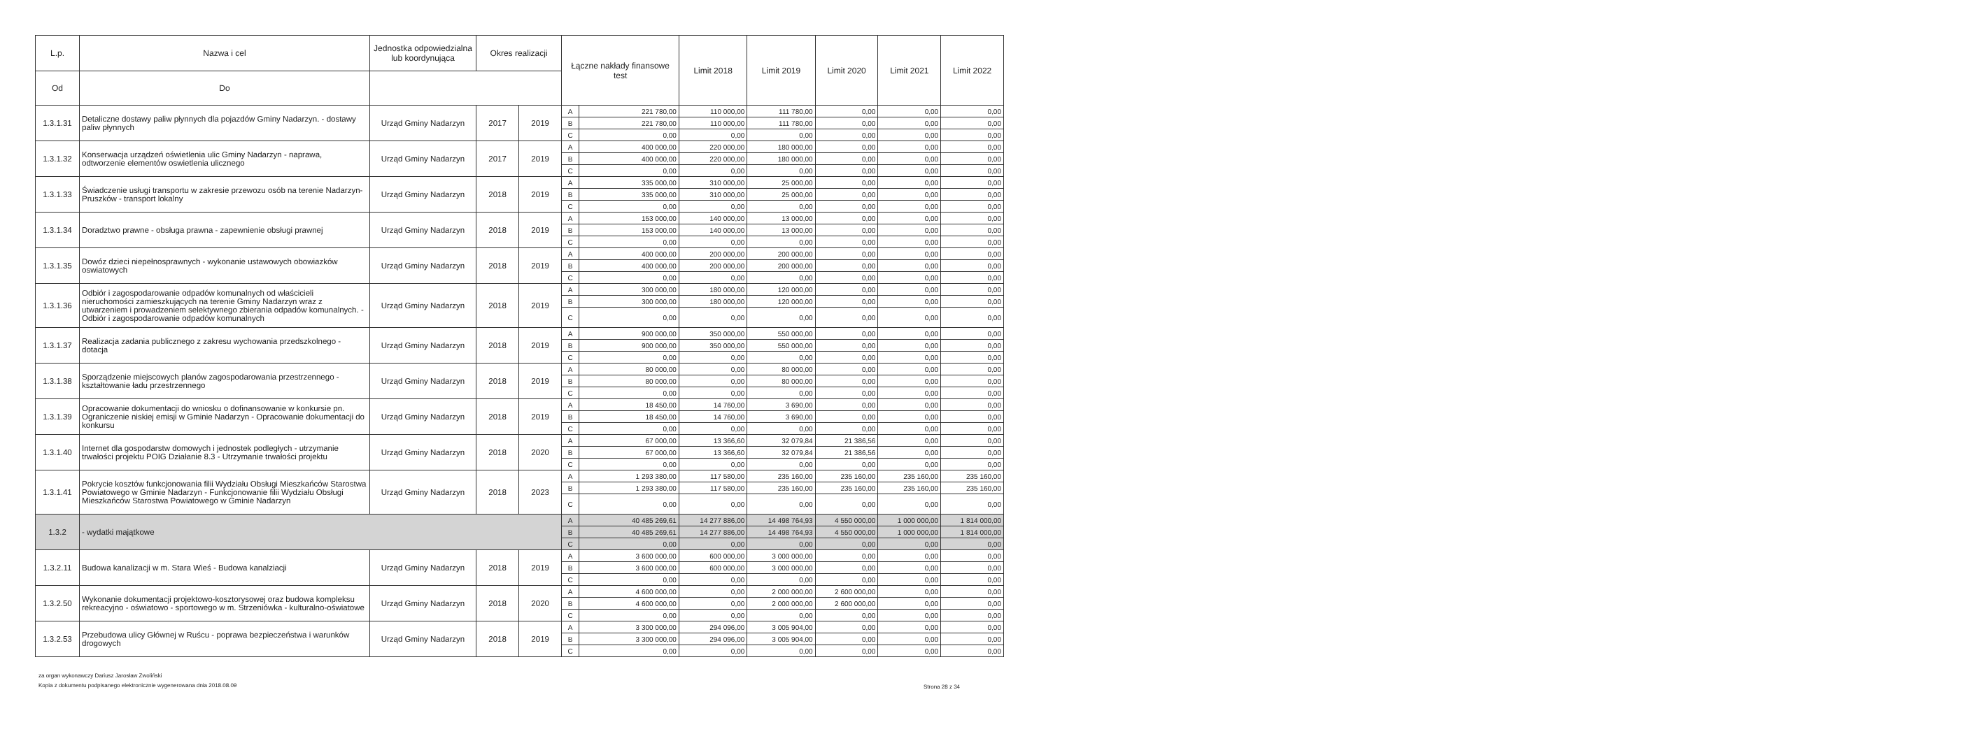| L.p. | Nazwa i cel | Jednostka odpowiedzialna lub koordynująca | Okres realizacji | | Łączne nakłady finansowe test | | Limit 2018 | Limit 2019 | Limit 2020 | Limit 2021 | Limit 2022 |
| --- | --- | --- | --- | --- | --- | --- | --- | --- | --- | --- | --- |
| | | | Od | Do | | | | | | | |
| 1.3.1.31 | Detaliczne dostawy paliw płynnych dla pojazdów Gminy Nadarzyn. - dostawy paliw płynnych | Urząd Gminy Nadarzyn | 2017 | 2019 | A | 221 780,00 | 110 000,00 | 111 780,00 | 0,00 | 0,00 | 0,00 |
| | | | | | B | 221 780,00 | 110 000,00 | 111 780,00 | 0,00 | 0,00 | 0,00 |
| | | | | | C | 0,00 | 0,00 | 0,00 | 0,00 | 0,00 | 0,00 |
| 1.3.1.32 | Konserwacja urządzeń oświetlenia ulic Gminy Nadarzyn - naprawa, odtworzenie elementów oswietlenia ulicznego | Urząd Gminy Nadarzyn | 2017 | 2019 | A | 400 000,00 | 220 000,00 | 180 000,00 | 0,00 | 0,00 | 0,00 |
| | | | | | B | 400 000,00 | 220 000,00 | 180 000,00 | 0,00 | 0,00 | 0,00 |
| | | | | | C | 0,00 | 0,00 | 0,00 | 0,00 | 0,00 | 0,00 |
| 1.3.1.33 | Świadczenie usługi transportu w zakresie przewozu osób na terenie Nadarzyn- Pruszków - transport lokalny | Urząd Gminy Nadarzyn | 2018 | 2019 | A | 335 000,00 | 310 000,00 | 25 000,00 | 0,00 | 0,00 | 0,00 |
| | | | | | B | 335 000,00 | 310 000,00 | 25 000,00 | 0,00 | 0,00 | 0,00 |
| | | | | | C | 0,00 | 0,00 | 0,00 | 0,00 | 0,00 | 0,00 |
| 1.3.1.34 | Doradztwo prawne - obsługa prawna - zapewnienie obsługi prawnej | Urząd Gminy Nadarzyn | 2018 | 2019 | A | 153 000,00 | 140 000,00 | 13 000,00 | 0,00 | 0,00 | 0,00 |
| | | | | | B | 153 000,00 | 140 000,00 | 13 000,00 | 0,00 | 0,00 | 0,00 |
| | | | | | C | 0,00 | 0,00 | 0,00 | 0,00 | 0,00 | 0,00 |
| 1.3.1.35 | Dowóz dzieci niepełnosprawnych - wykonanie ustawowych obowiazków oswiatowych | Urząd Gminy Nadarzyn | 2018 | 2019 | A | 400 000,00 | 200 000,00 | 200 000,00 | 0,00 | 0,00 | 0,00 |
| | | | | | B | 400 000,00 | 200 000,00 | 200 000,00 | 0,00 | 0,00 | 0,00 |
| | | | | | C | 0,00 | 0,00 | 0,00 | 0,00 | 0,00 | 0,00 |
| 1.3.1.36 | Odbiór i zagospodarowanie odpadów komunalnych od właścicieli nieruchomości zamieszkujących na terenie Gminy Nadarzyn wraz z utwarzeniem i prowadzeniem selektywnego zbierania odpadów komunalnych. - Odbiór i zagospodarowanie odpadów komunalnych | Urząd Gminy Nadarzyn | 2018 | 2019 | A | 300 000,00 | 180 000,00 | 120 000,00 | 0,00 | 0,00 | 0,00 |
| | | | | | B | 300 000,00 | 180 000,00 | 120 000,00 | 0,00 | 0,00 | 0,00 |
| | | | | | C | 0,00 | 0,00 | 0,00 | 0,00 | 0,00 | 0,00 |
| 1.3.1.37 | Realizacja zadania publicznego z zakresu wychowania przedszkolnego - dotacja | Urząd Gminy Nadarzyn | 2018 | 2019 | A | 900 000,00 | 350 000,00 | 550 000,00 | 0,00 | 0,00 | 0,00 |
| | | | | | B | 900 000,00 | 350 000,00 | 550 000,00 | 0,00 | 0,00 | 0,00 |
| | | | | | C | 0,00 | 0,00 | 0,00 | 0,00 | 0,00 | 0,00 |
| 1.3.1.38 | Sporządzenie miejscowych planów zagospodarowania przestrzennego - kształtowanie ładu przestrzennego | Urząd Gminy Nadarzyn | 2018 | 2019 | A | 80 000,00 | 0,00 | 80 000,00 | 0,00 | 0,00 | 0,00 |
| | | | | | B | 80 000,00 | 0,00 | 80 000,00 | 0,00 | 0,00 | 0,00 |
| | | | | | C | 0,00 | 0,00 | 0,00 | 0,00 | 0,00 | 0,00 |
| 1.3.1.39 | Opracowanie dokumentacji do wniosku o dofinansowanie w konkursie pn. Ograniczenie niskiej emisji w Gminie Nadarzyn - Opracowanie dokumentacji do konkursu | Urząd Gminy Nadarzyn | 2018 | 2019 | A | 18 450,00 | 14 760,00 | 3 690,00 | 0,00 | 0,00 | 0,00 |
| | | | | | B | 18 450,00 | 14 760,00 | 3 690,00 | 0,00 | 0,00 | 0,00 |
| | | | | | C | 0,00 | 0,00 | 0,00 | 0,00 | 0,00 | 0,00 |
| 1.3.1.40 | Internet dla gospodarstw domowych i jednostek podległych - utrzymanie trwałości projektu POIG Działanie 8.3 - Utrzymanie trwałości projektu | Urząd Gminy Nadarzyn | 2018 | 2020 | A | 67 000,00 | 13 366,60 | 32 079,84 | 21 386,56 | 0,00 | 0,00 |
| | | | | | B | 67 000,00 | 13 366,60 | 32 079,84 | 21 386,56 | 0,00 | 0,00 |
| | | | | | C | 0,00 | 0,00 | 0,00 | 0,00 | 0,00 | 0,00 |
| 1.3.1.41 | Pokrycie kosztów funkcjonowania filii Wydziału Obsługi Mieszkańców Starostwa Powiatowego w Gminie Nadarzyn - Funkcjonowanie filii Wydziału Obsługi Mieszkańców Starostwa Powiatowego w Gminie Nadarzyn | Urząd Gminy Nadarzyn | 2018 | 2023 | A | 1 293 380,00 | 117 580,00 | 235 160,00 | 235 160,00 | 235 160,00 | 235 160,00 |
| | | | | | B | 1 293 380,00 | 117 580,00 | 235 160,00 | 235 160,00 | 235 160,00 | 235 160,00 |
| | | | | | C | 0,00 | 0,00 | 0,00 | 0,00 | 0,00 | 0,00 |
| 1.3.2 | - wydatki majątkowe | | | | A | 40 485 269,61 | 14 277 886,00 | 14 498 764,93 | 4 550 000,00 | 1 000 000,00 | 1 814 000,00 |
| | | | | | B | 40 485 269,61 | 14 277 886,00 | 14 498 764,93 | 4 550 000,00 | 1 000 000,00 | 1 814 000,00 |
| | | | | | C | 0,00 | 0,00 | 0,00 | 0,00 | 0,00 | 0,00 |
| 1.3.2.11 | Budowa kanalizacji w m. Stara Wieś - Budowa kanalziacji | Urząd Gminy Nadarzyn | 2018 | 2019 | A | 3 600 000,00 | 600 000,00 | 3 000 000,00 | 0,00 | 0,00 | 0,00 |
| | | | | | B | 3 600 000,00 | 600 000,00 | 3 000 000,00 | 0,00 | 0,00 | 0,00 |
| | | | | | C | 0,00 | 0,00 | 0,00 | 0,00 | 0,00 | 0,00 |
| 1.3.2.50 | Wykonanie dokumentacji projektowo-kosztorysowej oraz budowa kompleksu rekreacyjno - oświatowo - sportowego w m. Strzeniówka - kulturalno-oświatowe | Urząd Gminy Nadarzyn | 2018 | 2020 | A | 4 600 000,00 | 0,00 | 2 000 000,00 | 2 600 000,00 | 0,00 | 0,00 |
| | | | | | B | 4 600 000,00 | 0,00 | 2 000 000,00 | 2 600 000,00 | 0,00 | 0,00 |
| | | | | | C | 0,00 | 0,00 | 0,00 | 0,00 | 0,00 | 0,00 |
| 1.3.2.53 | Przebudowa ulicy Głównej w Ruścu - poprawa bezpieczeństwa i warunków drogowych | Urząd Gminy Nadarzyn | 2018 | 2019 | A | 3 300 000,00 | 294 096,00 | 3 005 904,00 | 0,00 | 0,00 | 0,00 |
| | | | | | B | 3 300 000,00 | 294 096,00 | 3 005 904,00 | 0,00 | 0,00 | 0,00 |
| | | | | | C | 0,00 | 0,00 | 0,00 | 0,00 | 0,00 | 0,00 |
za organ wykonawczy Dariusz Jarosław Zwoliński
Kopia z dokumentu podpisanego elektronicznie wygenerowana dnia 2018.08.09
Strona 28 z 34